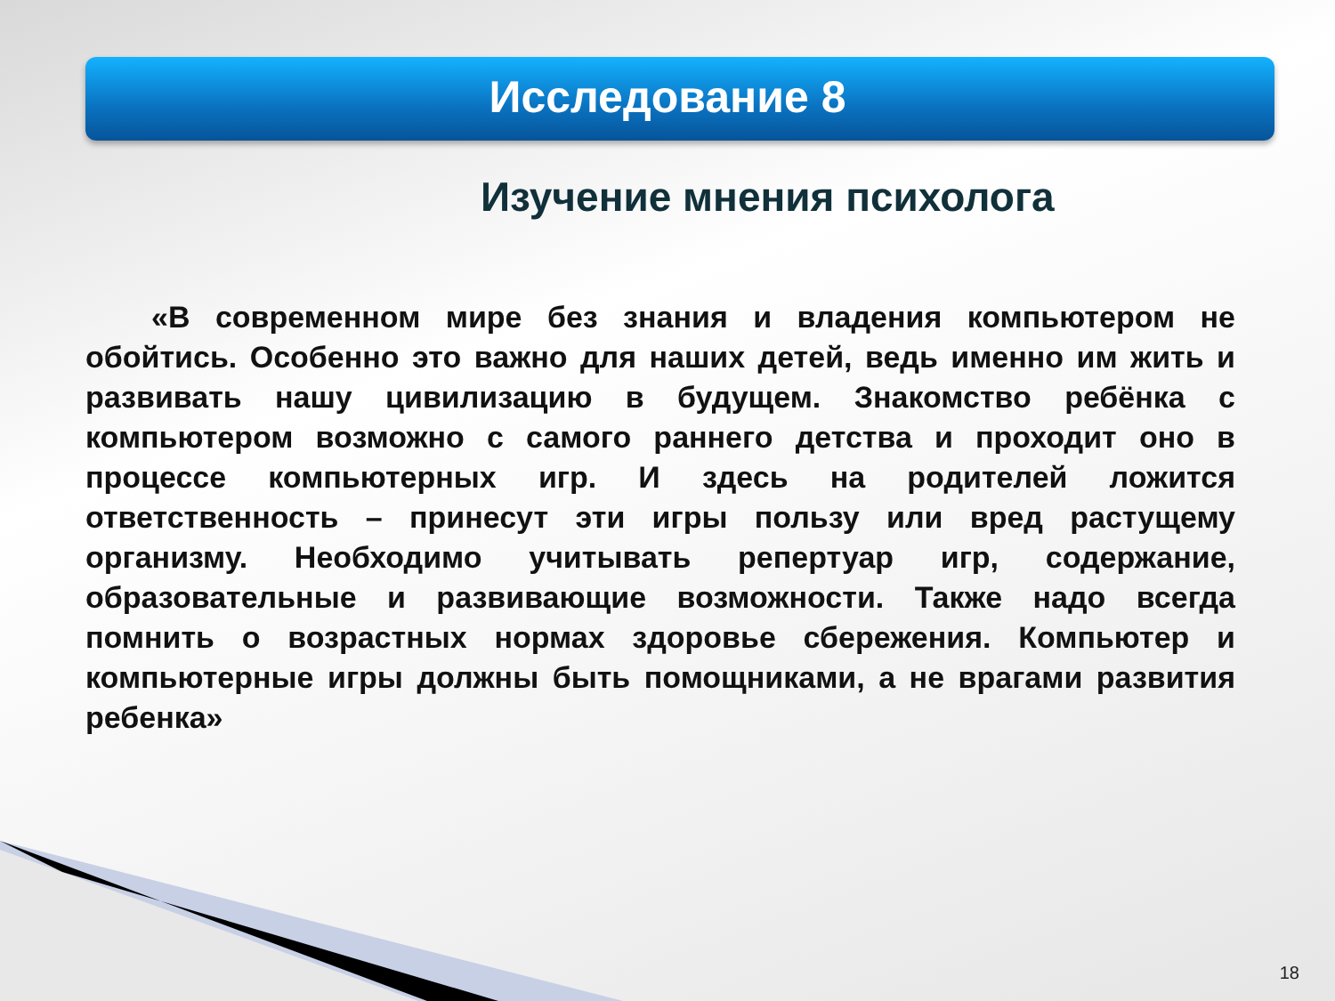Исследование 8
Изучение мнения психолога
«В современном мире без знания и владения компьютером не обойтись. Особенно это важно для наших детей, ведь именно им жить и развивать нашу цивилизацию в будущем. Знакомство ребёнка с компьютером возможно с самого раннего детства и проходит оно в процессе компьютерных игр. И здесь на родителей ложится ответственность – принесут эти игры пользу или вред растущему организму. Необходимо учитывать репертуар игр, содержание, образовательные и развивающие возможности. Также надо всегда помнить о возрастных нормах здоровье сбережения. Компьютер и компьютерные игры должны быть помощниками, а не врагами развития ребенка»
18